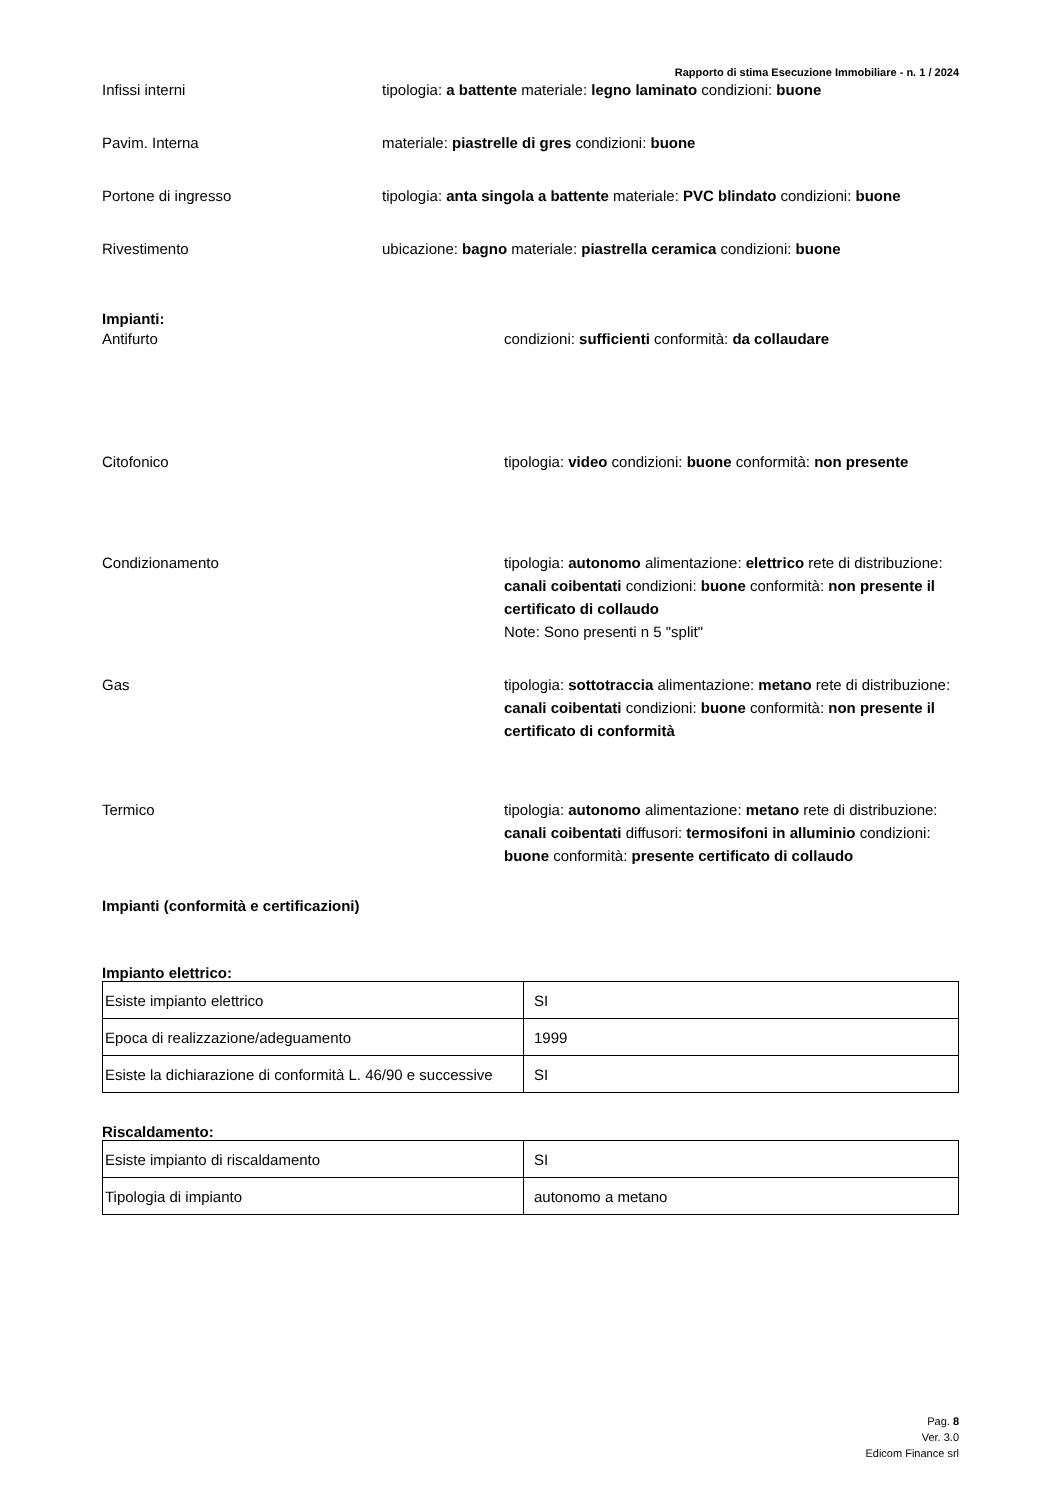Rapporto di stima Esecuzione Immobiliare - n. 1 / 2024
Infissi interni tipologia: a battente materiale: legno laminato condizioni: buone
Pavim. Interna materiale: piastrelle di gres condizioni: buone
Portone di ingresso tipologia: anta singola a battente materiale: PVC blindato condizioni: buone
Rivestimento ubicazione: bagno materiale: piastrella ceramica condizioni: buone
Impianti:
Antifurto condizioni: sufficienti conformità: da collaudare
Citofonico tipologia: video condizioni: buone conformità: non presente
Condizionamento tipologia: autonomo alimentazione: elettrico rete di distribuzione: canali coibentati condizioni: buone conformità: non presente il certificato di collaudo
Note: Sono presenti n 5 "split"
Gas tipologia: sottotraccia alimentazione: metano rete di distribuzione: canali coibentati condizioni: buone conformità: non presente il certificato di conformità
Termico tipologia: autonomo alimentazione: metano rete di distribuzione: canali coibentati diffusori: termosifoni in alluminio condizioni: buone conformità: presente certificato di collaudo
Impianti (conformità e certificazioni)
Impianto elettrico:
| Esiste impianto elettrico | SI |
| Epoca di realizzazione/adeguamento | 1999 |
| Esiste la dichiarazione di conformità L. 46/90 e successive | SI |
Riscaldamento:
| Esiste impianto di riscaldamento | SI |
| Tipologia di impianto | autonomo a metano |
Pag. 8
Ver. 3.0
Edicom Finance srl